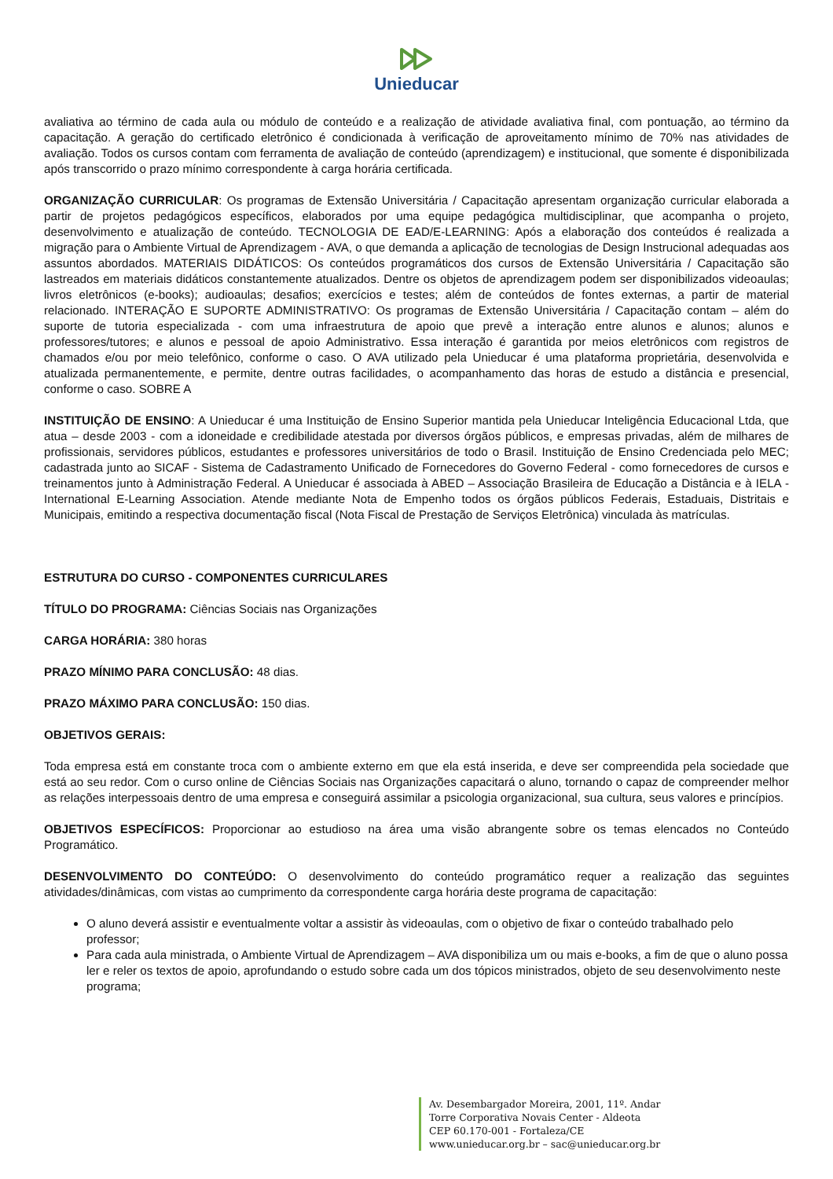Unieducar
avaliativa ao término de cada aula ou módulo de conteúdo e a realização de atividade avaliativa final, com pontuação, ao término da capacitação. A geração do certificado eletrônico é condicionada à verificação de aproveitamento mínimo de 70% nas atividades de avaliação. Todos os cursos contam com ferramenta de avaliação de conteúdo (aprendizagem) e institucional, que somente é disponibilizada após transcorrido o prazo mínimo correspondente à carga horária certificada.
ORGANIZAÇÃO CURRICULAR: Os programas de Extensão Universitária / Capacitação apresentam organização curricular elaborada a partir de projetos pedagógicos específicos, elaborados por uma equipe pedagógica multidisciplinar, que acompanha o projeto, desenvolvimento e atualização de conteúdo. TECNOLOGIA DE EAD/E-LEARNING: Após a elaboração dos conteúdos é realizada a migração para o Ambiente Virtual de Aprendizagem - AVA, o que demanda a aplicação de tecnologias de Design Instrucional adequadas aos assuntos abordados. MATERIAIS DIDÁTICOS: Os conteúdos programáticos dos cursos de Extensão Universitária / Capacitação são lastreados em materiais didáticos constantemente atualizados. Dentre os objetos de aprendizagem podem ser disponibilizados videoaulas; livros eletrônicos (e-books); audioaulas; desafios; exercícios e testes; além de conteúdos de fontes externas, a partir de material relacionado. INTERAÇÃO E SUPORTE ADMINISTRATIVO: Os programas de Extensão Universitária / Capacitação contam – além do suporte de tutoria especializada - com uma infraestrutura de apoio que prevê a interação entre alunos e alunos; alunos e professores/tutores; e alunos e pessoal de apoio Administrativo. Essa interação é garantida por meios eletrônicos com registros de chamados e/ou por meio telefônico, conforme o caso. O AVA utilizado pela Unieducar é uma plataforma proprietária, desenvolvida e atualizada permanentemente, e permite, dentre outras facilidades, o acompanhamento das horas de estudo a distância e presencial, conforme o caso. SOBRE A
INSTITUIÇÃO DE ENSINO: A Unieducar é uma Instituição de Ensino Superior mantida pela Unieducar Inteligência Educacional Ltda, que atua – desde 2003 - com a idoneidade e credibilidade atestada por diversos órgãos públicos, e empresas privadas, além de milhares de profissionais, servidores públicos, estudantes e professores universitários de todo o Brasil. Instituição de Ensino Credenciada pelo MEC; cadastrada junto ao SICAF - Sistema de Cadastramento Unificado de Fornecedores do Governo Federal - como fornecedores de cursos e treinamentos junto à Administração Federal. A Unieducar é associada à ABED – Associação Brasileira de Educação a Distância e à IELA - International E-Learning Association. Atende mediante Nota de Empenho todos os órgãos públicos Federais, Estaduais, Distritais e Municipais, emitindo a respectiva documentação fiscal (Nota Fiscal de Prestação de Serviços Eletrônica) vinculada às matrículas.
ESTRUTURA DO CURSO - COMPONENTES CURRICULARES
TÍTULO DO PROGRAMA: Ciências Sociais nas Organizações
CARGA HORÁRIA: 380 horas
PRAZO MÍNIMO PARA CONCLUSÃO: 48 dias.
PRAZO MÁXIMO PARA CONCLUSÃO: 150 dias.
OBJETIVOS GERAIS:
Toda empresa está em constante troca com o ambiente externo em que ela está inserida, e deve ser compreendida pela sociedade que está ao seu redor. Com o curso online de Ciências Sociais nas Organizações capacitará o aluno, tornando o capaz de compreender melhor as relações interpessoais dentro de uma empresa e conseguirá assimilar a psicologia organizacional, sua cultura, seus valores e princípios.
OBJETIVOS ESPECÍFICOS: Proporcionar ao estudioso na área uma visão abrangente sobre os temas elencados no Conteúdo Programático.
DESENVOLVIMENTO DO CONTEÚDO: O desenvolvimento do conteúdo programático requer a realização das seguintes atividades/dinâmicas, com vistas ao cumprimento da correspondente carga horária deste programa de capacitação:
O aluno deverá assistir e eventualmente voltar a assistir às videoaulas, com o objetivo de fixar o conteúdo trabalhado pelo professor;
Para cada aula ministrada, o Ambiente Virtual de Aprendizagem – AVA disponibiliza um ou mais e-books, a fim de que o aluno possa ler e reler os textos de apoio, aprofundando o estudo sobre cada um dos tópicos ministrados, objeto de seu desenvolvimento neste programa;
Av. Desembargador Moreira, 2001, 11º. Andar
Torre Corporativa Novais Center - Aldeota
CEP 60.170-001 - Fortaleza/CE
www.unieducar.org.br – sac@unieducar.org.br